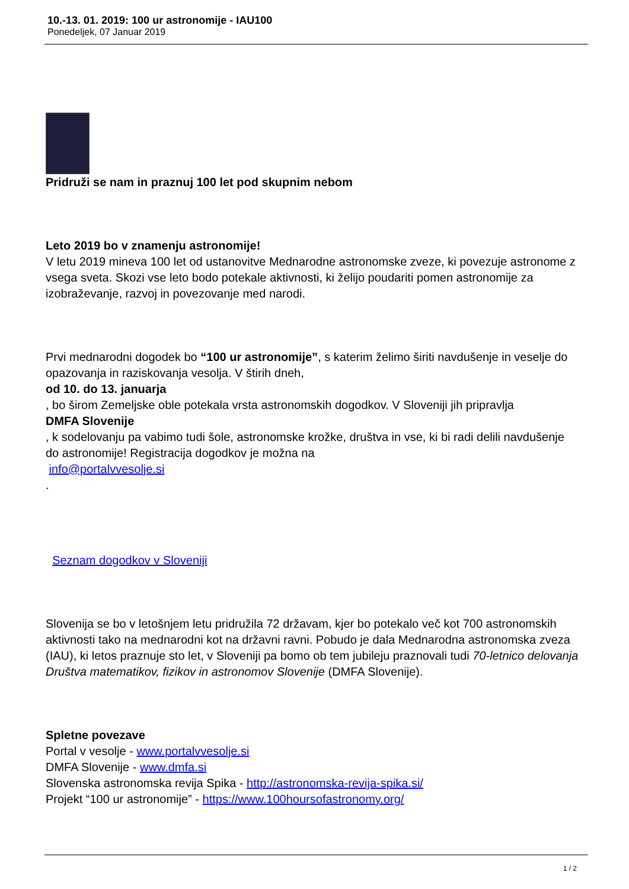10.-13. 01. 2019: 100 ur astronomije - IAU100
Ponedeljek, 07 Januar 2019
Pridruži se nam in praznuj 100 let pod skupnim nebom
Leto 2019 bo v znamenju astronomije!
V letu 2019 mineva 100 let od ustanovitve Mednarodne astronomske zveze, ki povezuje astronome z vsega sveta. Skozi vse leto bodo potekale aktivnosti, ki želijo poudariti pomen astronomije za izobraževanje, razvoj in povezovanje med narodi.
Prvi mednarodni dogodek bo “100 ur astronomije”, s katerim želimo širiti navdušenje in veselje do opazovanja in raziskovanja vesolja. V štirih dneh,
od 10. do 13. januarja
, bo širom Zemeljske oble potekala vrsta astronomskih dogodkov. V Sloveniji jih pripravlja
DMFA Slovenije
, k sodelovanju pa vabimo tudi šole, astronomske krožke, društva in vse, ki bi radi delili navdušenje do astronomije! Registracija dogodkov je možna na
info@portalvvesolje.si
.
Seznam dogodkov v Sloveniji
Slovenija se bo v letošnjem letu pridružila 72 državam, kjer bo potekalo več kot 700 astronomskih aktivnosti tako na mednarodni kot na državni ravni. Pobudo je dala Mednarodna astronomska zveza (IAU), ki letos praznuje sto let, v Sloveniji pa bomo ob tem jubileju praznovali tudi 70-letnico delovanja Društva matematikov, fizikov in astronomov Slovenije (DMFA Slovenije).
Spletne povezave
Portal v vesolje - www.portalvvesolje.si
DMFA Slovenije - www.dmfa.si
Slovenska astronomska revija Spika - http://astronomska-revija-spika.si/
Projekt “100 ur astronomije” - https://www.100hoursofastronomy.org/
1 / 2